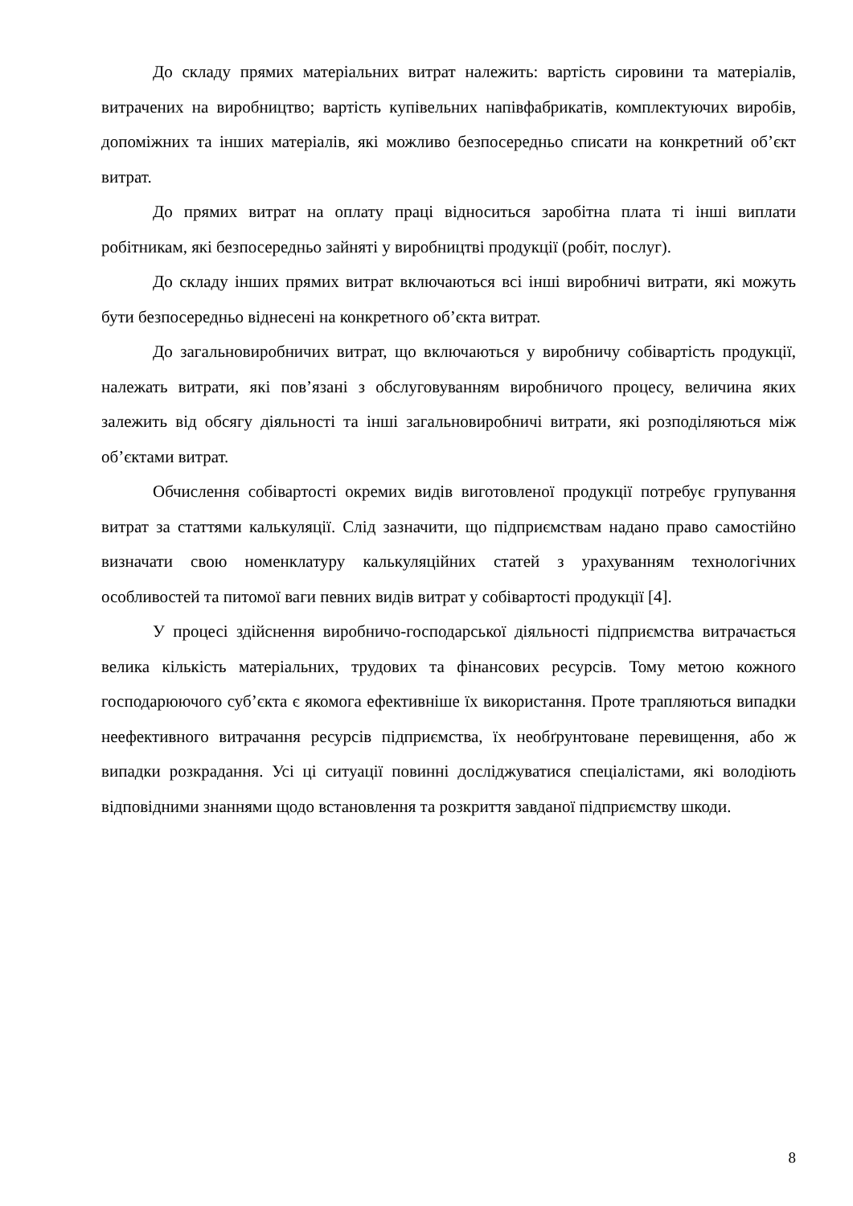До складу прямих матеріальних витрат належить: вартість сировини та матеріалів, витрачених на виробництво; вартість купівельних напівфабрикатів, комплектуючих виробів, допоміжних та інших матеріалів, які можливо безпосередньо списати на конкретний об’єкт витрат.
До прямих витрат на оплату праці відноситься заробітна плата ті інші виплати робітникам, які безпосередньо зайняті у виробництві продукції (робіт, послуг).
До складу інших прямих витрат включаються всі інші виробничі витрати, які можуть бути безпосередньо віднесені на конкретного об’єкта витрат.
До загальновиробничих витрат, що включаються у виробничу собівартість продукції, належать витрати, які пов’язані з обслуговуванням виробничого процесу, величина яких залежить від обсягу діяльності та інші загальновиробничі витрати, які розподіляються між об’єктами витрат.
Обчислення собівартості окремих видів виготовленої продукції потребує групування витрат за статтями калькуляції. Слід зазначити, що підприємствам надано право самостійно визначати свою номенклатуру калькуляційних статей з урахуванням технологічних особливостей та питомої ваги певних видів витрат у собівартості продукції [4].
У процесі здійснення виробничо-господарської діяльності підприємства витрачається велика кількість матеріальних, трудових та фінансових ресурсів. Тому метою кожного господарюючого суб’єкта є якомога ефективніше їх використання. Проте трапляються випадки неефективного витрачання ресурсів підприємства, їх необґрунтоване перевищення, або ж випадки розкрадання. Усі ці ситуації повинні досліджуватися спеціалістами, які володіють відповідними знаннями щодо встановлення та розкриття завданої підприємству шкоди.
8